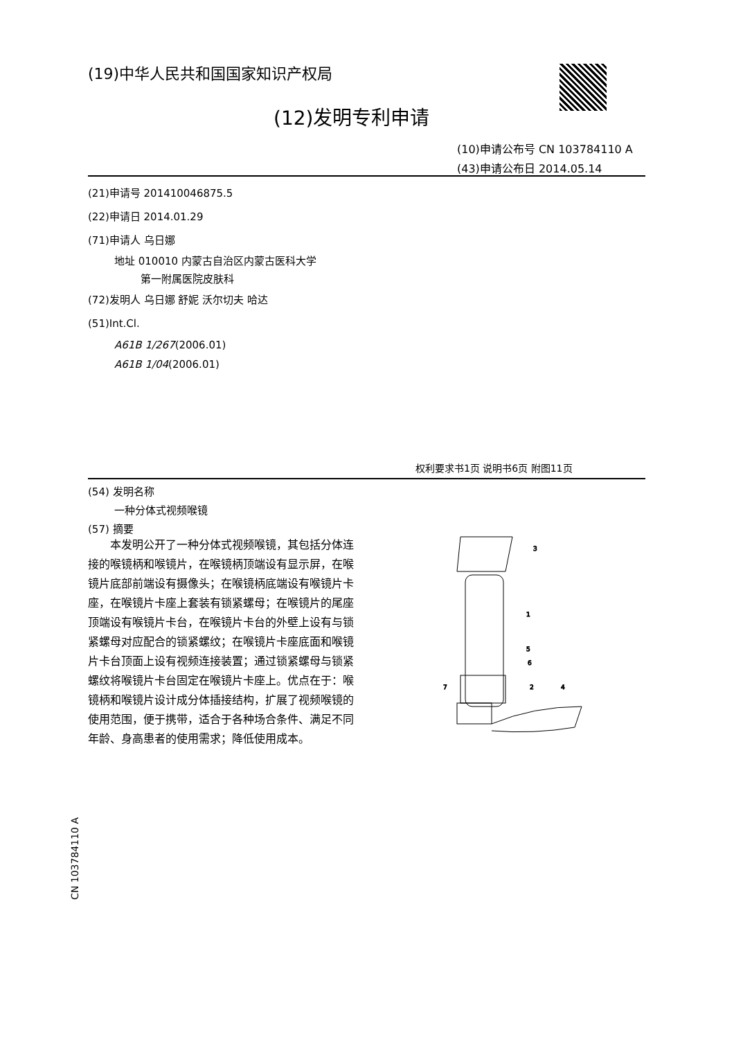(19)中华人民共和国国家知识产权局
(12)发明专利申请
(10)申请公布号 CN 103784110 A
(43)申请公布日 2014.05.14
(21)申请号 201410046875.5
(22)申请日 2014.01.29
(71)申请人 乌日娜
地址 010010 内蒙古自治区内蒙古医科大学
第一附属医院皮肤科
(72)发明人 乌日娜 舒妮 沃尔切夫 哈达
(51)Int.Cl.
A61B 1/267(2006.01)
A61B 1/04(2006.01)
权利要求书1页 说明书6页 附图11页
(54) 发明名称
一种分体式视频喉镜
(57) 摘要
本发明公开了一种分体式视频喉镜，其包括分体连接的喉镜柄和喉镜片，在喉镜柄顶端设有显示屏，在喉镜片底部前端设有摄像头；在喉镜柄底端设有喉镜片卡座，在喉镜片卡座上套装有锁紧螺母；在喉镜片的尾座顶端设有喉镜片卡台，在喉镜片卡台的外壁上设有与锁紧螺母对应配合的锁紧螺纹；在喉镜片卡座底面和喉镜片卡台顶面上设有视频连接装置；通过锁紧螺母与锁紧螺纹将喉镜片卡台固定在喉镜片卡座上。优点在于：喉镜柄和喉镜片设计成分体插接结构，扩展了视频喉镜的使用范围，便于携带，适合于各种场合条件、满足不同年龄、身高患者的使用需求；降低使用成本。
3
1
5
6
7
2
4
CN 103784110 A